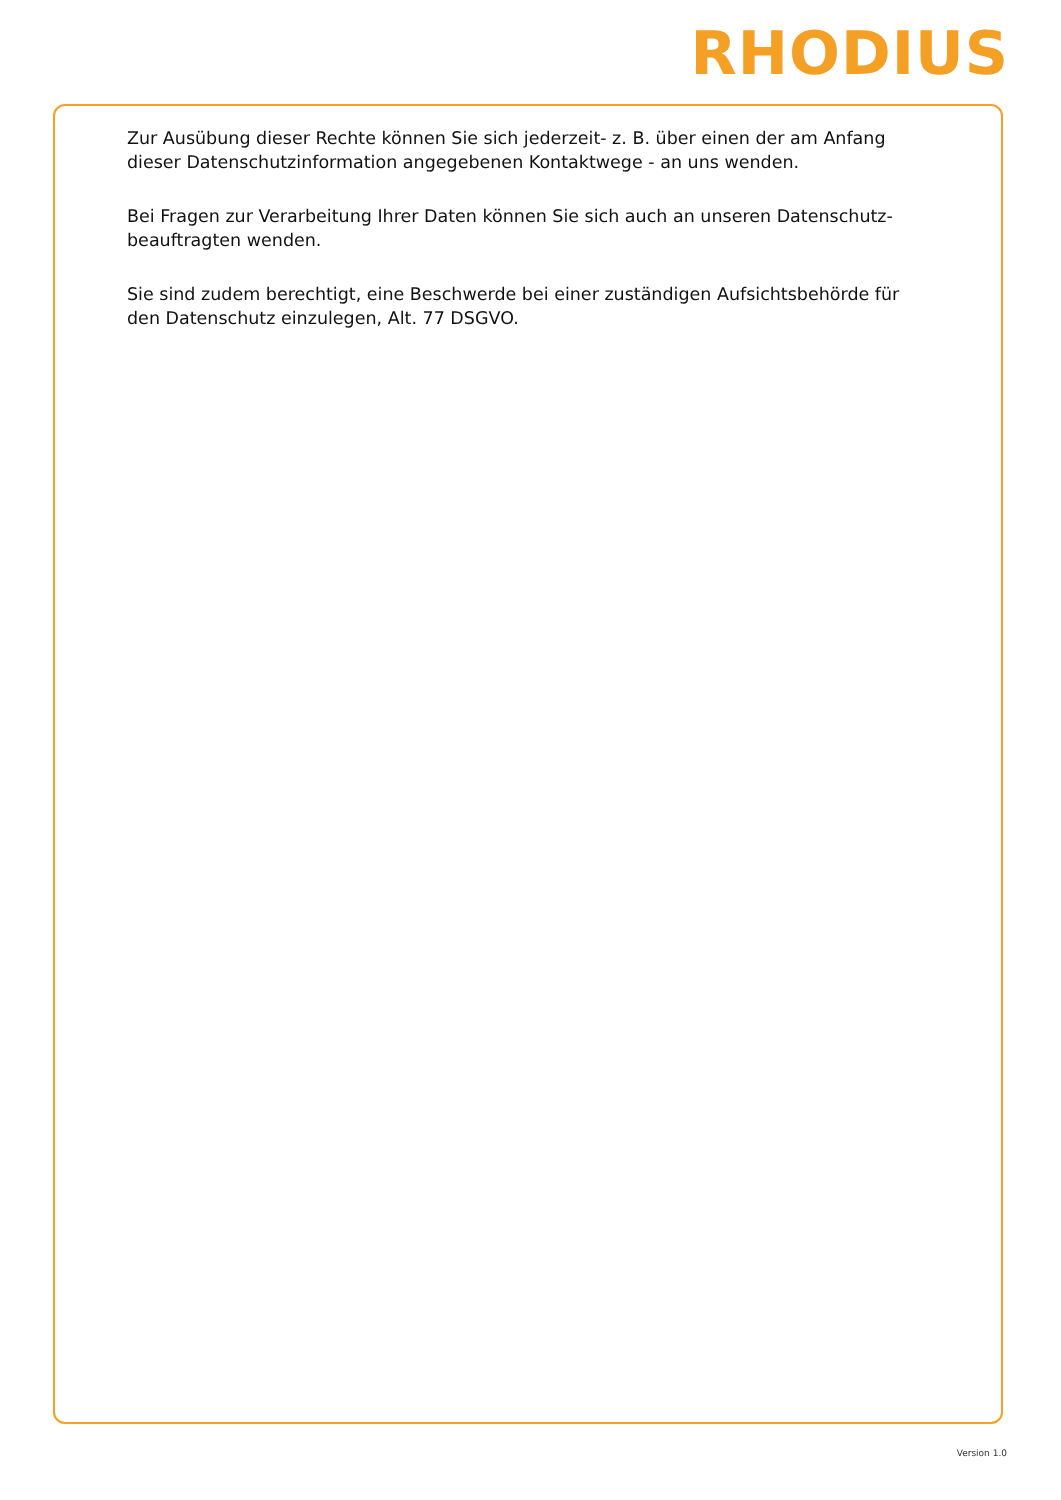RHODIUS
Zur Ausübung dieser Rechte können Sie sich jederzeit- z. B. über einen der am Anfang dieser Datenschutzinformation angegebenen Kontaktwege - an uns wenden.
Bei Fragen zur Verarbeitung Ihrer Daten können Sie sich auch an unseren Datenschutz-beauftragten wenden.
Sie sind zudem berechtigt, eine Beschwerde bei einer zuständigen Aufsichtsbehörde für den Datenschutz einzulegen, Alt. 77 DSGVO.
Version 1.0